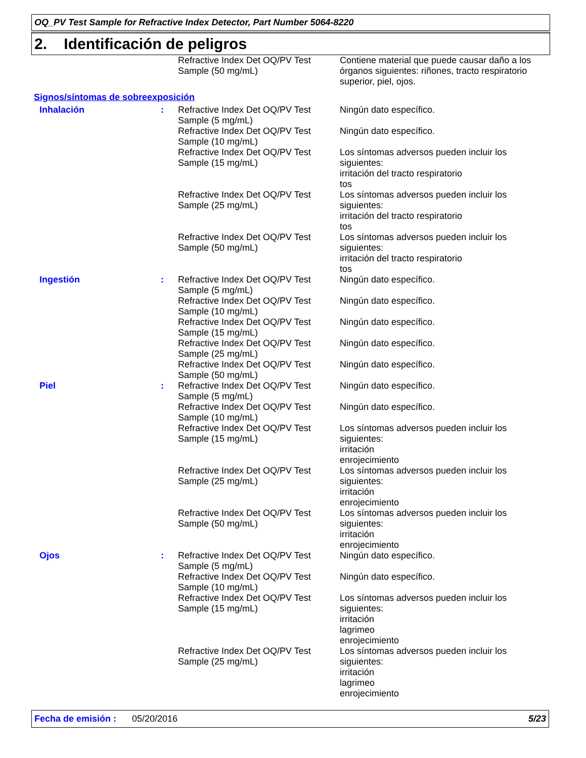OQ_PV Test Sample for Refractive Index Detector, Part Number 5064-8220
2. Identificación de peligros
| | | Refractive Index Det OQ/PV Test Sample (50 mg/mL) | Contiene material que puede causar daño a los órganos siguientes: riñones, tracto respiratorio superior, piel, ojos. |
Signos/síntomas de sobreexposición
| Inhalación | : | Refractive Index Det OQ/PV Test Sample (5 mg/mL) | Ningún dato específico. |
| | | Refractive Index Det OQ/PV Test Sample (10 mg/mL) | Ningún dato específico. |
| | | Refractive Index Det OQ/PV Test Sample (15 mg/mL) | Los síntomas adversos pueden incluir los siguientes: irritación del tracto respiratorio tos |
| | | Refractive Index Det OQ/PV Test Sample (25 mg/mL) | Los síntomas adversos pueden incluir los siguientes: irritación del tracto respiratorio tos |
| | | Refractive Index Det OQ/PV Test Sample (50 mg/mL) | Los síntomas adversos pueden incluir los siguientes: irritación del tracto respiratorio tos |
| Ingestión | : | Refractive Index Det OQ/PV Test Sample (5 mg/mL) | Ningún dato específico. |
| | | Refractive Index Det OQ/PV Test Sample (10 mg/mL) | Ningún dato específico. |
| | | Refractive Index Det OQ/PV Test Sample (15 mg/mL) | Ningún dato específico. |
| | | Refractive Index Det OQ/PV Test Sample (25 mg/mL) | Ningún dato específico. |
| | | Refractive Index Det OQ/PV Test Sample (50 mg/mL) | Ningún dato específico. |
| Piel | : | Refractive Index Det OQ/PV Test Sample (5 mg/mL) | Ningún dato específico. |
| | | Refractive Index Det OQ/PV Test Sample (10 mg/mL) | Ningún dato específico. |
| | | Refractive Index Det OQ/PV Test Sample (15 mg/mL) | Los síntomas adversos pueden incluir los siguientes: irritación enrojecimiento |
| | | Refractive Index Det OQ/PV Test Sample (25 mg/mL) | Los síntomas adversos pueden incluir los siguientes: irritación enrojecimiento |
| | | Refractive Index Det OQ/PV Test Sample (50 mg/mL) | Los síntomas adversos pueden incluir los siguientes: irritación enrojecimiento |
| Ojos | : | Refractive Index Det OQ/PV Test Sample (5 mg/mL) | Ningún dato específico. |
| | | Refractive Index Det OQ/PV Test Sample (10 mg/mL) | Ningún dato específico. |
| | | Refractive Index Det OQ/PV Test Sample (15 mg/mL) | Los síntomas adversos pueden incluir los siguientes: irritación lagrimeo enrojecimiento |
| | | Refractive Index Det OQ/PV Test Sample (25 mg/mL) | Los síntomas adversos pueden incluir los siguientes: irritación lagrimeo enrojecimiento |
Fecha de emisión : 05/20/2016 5/23